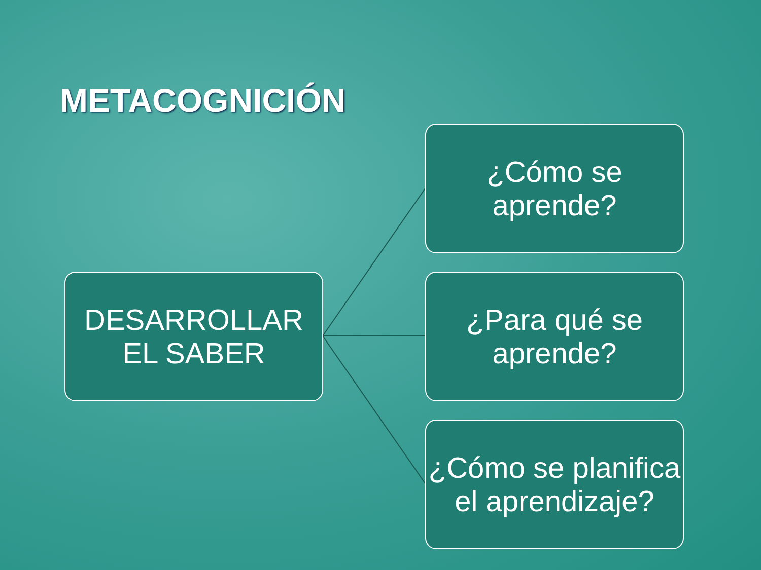METACOGNICIÓN
DESARROLLAR EL SABER
¿Cómo se aprende?
¿Para qué se aprende?
¿Cómo se planifica el aprendizaje?